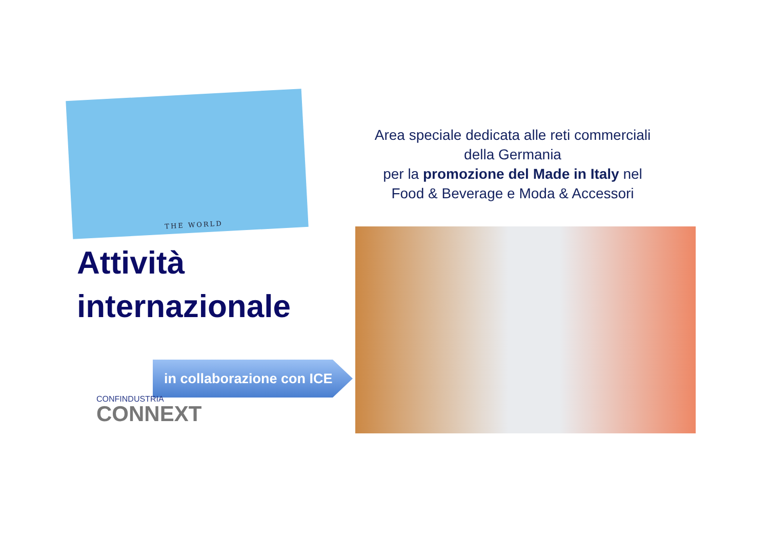THE WORLD
Attività
internazionale
Area speciale dedicata alle reti commerciali
della Germania
per la promozione del Made in Italy nel
Food & Beverage e Moda & Accessori
in collaborazione con ICE
CONFINDUSTRIA
CONNEXT